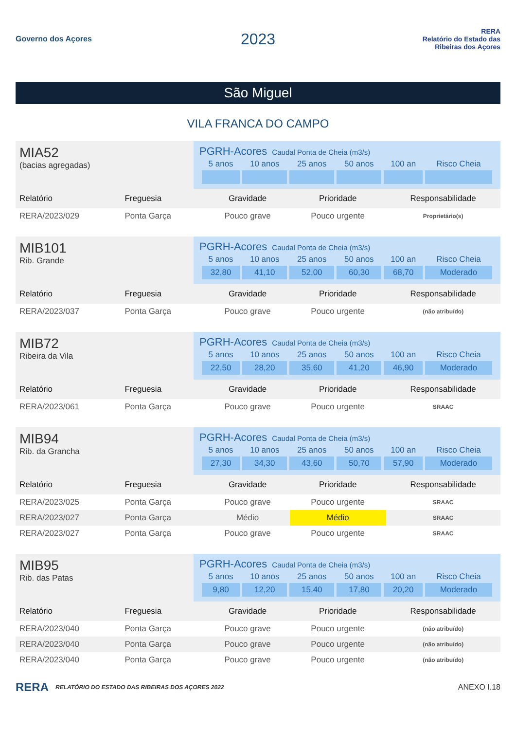Governo dos Açores
2023
RERA
Relatório do Estado das Ribeiras dos Açores
São Miguel
VILA FRANCA DO CAMPO
MIA52
(bacias agregadas)
PGRH-Acores Caudal Ponta de Cheia (m3/s)
| 5 anos | 10 anos | 25 anos | 50 anos | 100 an | Risco Cheia |
| --- | --- | --- | --- | --- | --- |
| Relatório | Freguesia | Gravidade | Prioridade | Responsabilidade |
| --- | --- | --- | --- | --- |
| RERA/2023/029 | Ponta Garça | Pouco grave | Pouco urgente | Proprietário(s) |
MIB101
Rib. Grande
PGRH-Acores Caudal Ponta de Cheia (m3/s)
| 5 anos | 10 anos | 25 anos | 50 anos | 100 an | Risco Cheia |
| --- | --- | --- | --- | --- | --- |
| 32,80 | 41,10 | 52,00 | 60,30 | 68,70 | Moderado |
| Relatório | Freguesia | Gravidade | Prioridade | Responsabilidade |
| --- | --- | --- | --- | --- |
| RERA/2023/037 | Ponta Garça | Pouco grave | Pouco urgente | (não atribuído) |
MIB72
Ribeira da Vila
PGRH-Acores Caudal Ponta de Cheia (m3/s)
| 5 anos | 10 anos | 25 anos | 50 anos | 100 an | Risco Cheia |
| --- | --- | --- | --- | --- | --- |
| 22,50 | 28,20 | 35,60 | 41,20 | 46,90 | Moderado |
| Relatório | Freguesia | Gravidade | Prioridade | Responsabilidade |
| --- | --- | --- | --- | --- |
| RERA/2023/061 | Ponta Garça | Pouco grave | Pouco urgente | SRAAC |
MIB94
Rib. da Grancha
PGRH-Acores Caudal Ponta de Cheia (m3/s)
| 5 anos | 10 anos | 25 anos | 50 anos | 100 an | Risco Cheia |
| --- | --- | --- | --- | --- | --- |
| 27,30 | 34,30 | 43,60 | 50,70 | 57,90 | Moderado |
| Relatório | Freguesia | Gravidade | Prioridade | Responsabilidade |
| --- | --- | --- | --- | --- |
| RERA/2023/025 | Ponta Garça | Pouco grave | Pouco urgente | SRAAC |
| RERA/2023/027 | Ponta Garça | Médio | Médio | SRAAC |
| RERA/2023/027 | Ponta Garça | Pouco grave | Pouco urgente | SRAAC |
MIB95
Rib. das Patas
PGRH-Acores Caudal Ponta de Cheia (m3/s)
| 5 anos | 10 anos | 25 anos | 50 anos | 100 an | Risco Cheia |
| --- | --- | --- | --- | --- | --- |
| 9,80 | 12,20 | 15,40 | 17,80 | 20,20 | Moderado |
| Relatório | Freguesia | Gravidade | Prioridade | Responsabilidade |
| --- | --- | --- | --- | --- |
| RERA/2023/040 | Ponta Garça | Pouco grave | Pouco urgente | (não atribuído) |
| RERA/2023/040 | Ponta Garça | Pouco grave | Pouco urgente | (não atribuído) |
| RERA/2023/040 | Ponta Garça | Pouco grave | Pouco urgente | (não atribuído) |
RERA RELATÓRIO DO ESTADO DAS RIBEIRAS DOS AÇORES 2022 ANEXO I.18